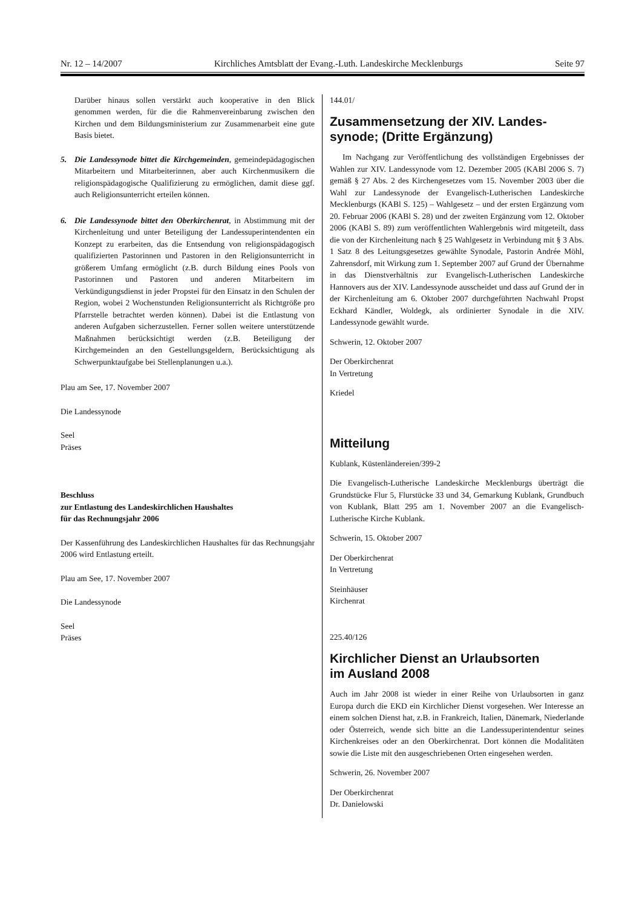Nr. 12 – 14/2007 Kirchliches Amtsblatt der Evang.-Luth. Landeskirche Mecklenburgs Seite 97
Darüber hinaus sollen verstärkt auch kooperative in den Blick genommen werden, für die die Rahmenvereinbarung zwischen den Kirchen und dem Bildungsministerium zur Zusammenarbeit eine gute Basis bietet.
5. Die Landessynode bittet die Kirchgemeinden, gemeindepädagogischen Mitarbeitern und Mitarbeiterinnen, aber auch Kirchenmusikern die religionspädagogische Qualifizierung zu ermöglichen, damit diese ggf. auch Religionsunterricht erteilen können.
6. Die Landessynode bittet den Oberkirchenrat, in Abstimmung mit der Kirchenleitung und unter Beteiligung der Landessuperintendenten ein Konzept zu erarbeiten, das die Entsendung von religionspädagogisch qualifizierten Pastorinnen und Pastoren in den Religionsunterricht in größerem Umfang ermöglicht (z.B. durch Bildung eines Pools von Pastorinnen und Pastoren und anderen Mitarbeitern im Verkündigungsdienst in jeder Propstei für den Einsatz in den Schulen der Region, wobei 2 Wochenstunden Religionsunterricht als Richtgröße pro Pfarrstelle betrachtet werden können). Dabei ist die Entlastung von anderen Aufgaben sicherzustellen. Ferner sollen weitere unterstützende Maßnahmen berücksichtigt werden (z.B. Beteiligung der Kirchgemeinden an den Gestellungsgeldern, Berücksichtigung als Schwerpunktaufgabe bei Stellenplanungen u.a.).
Plau am See, 17. November 2007
Die Landessynode
Seel
Präses
Beschluss
zur Entlastung des Landeskirchlichen Haushaltes
für das Rechnungsjahr 2006
Der Kassenführung des Landeskirchlichen Haushaltes für das Rechnungsjahr 2006 wird Entlastung erteilt.
Plau am See, 17. November 2007
Die Landessynode
Seel
Präses
144.01/
Zusammensetzung der XIV. Landes-
synode; (Dritte Ergänzung)
Im Nachgang zur Veröffentlichung des vollständigen Ergebnisses der Wahlen zur XIV. Landessynode vom 12. Dezember 2005 (KABl 2006 S. 7) gemäß § 27 Abs. 2 des Kirchengesetzes vom 15. November 2003 über die Wahl zur Landessynode der Evangelisch-Lutherischen Landeskirche Mecklenburgs (KABl S. 125) – Wahlgesetz – und der ersten Ergänzung vom 20. Februar 2006 (KABl S. 28) und der zweiten Ergänzung vom 12. Oktober 2006 (KABl S. 89) zum veröffentlichten Wahlergebnis wird mitgeteilt, dass die von der Kirchenleitung nach § 25 Wahlgesetz in Verbindung mit § 3 Abs. 1 Satz 8 des Leitungsgesetzes gewählte Synodale, Pastorin Andrée Möhl, Zahrensdorf, mit Wirkung zum 1. September 2007 auf Grund der Übernahme in das Dienstverhältnis zur Evangelisch-Lutherischen Landeskirche Hannovers aus der XIV. Landessynode ausscheidet und dass auf Grund der in der Kirchenleitung am 6. Oktober 2007 durchgeführten Nachwahl Propst Eckhard Kändler, Woldegk, als ordinierter Synodale in die XIV. Landessynode gewählt wurde.
Schwerin, 12. Oktober 2007
Der Oberkirchenrat
In Vertretung
Kriedel
Mitteilung
Kublank, Küstenländereien/399-2
Die Evangelisch-Lutherische Landeskirche Mecklenburgs überträgt die Grundstücke Flur 5, Flurstücke 33 und 34, Gemarkung Kublank, Grundbuch von Kublank, Blatt 295 am 1. November 2007 an die Evangelisch-Lutherische Kirche Kublank.
Schwerin, 15. Oktober 2007
Der Oberkirchenrat
In Vertretung
Steinhäuser
Kirchenrat
225.40/126
Kirchlicher Dienst an Urlaubsorten
im Ausland 2008
Auch im Jahr 2008 ist wieder in einer Reihe von Urlaubsorten in ganz Europa durch die EKD ein Kirchlicher Dienst vorgesehen. Wer Interesse an einem solchen Dienst hat, z.B. in Frankreich, Italien, Dänemark, Niederlande oder Österreich, wende sich bitte an die Landessuperintendentur seines Kirchenkreises oder an den Oberkirchenrat. Dort können die Modalitäten sowie die Liste mit den ausgeschriebenen Orten eingesehen werden.
Schwerin, 26. November 2007
Der Oberkirchenrat
Dr. Danielowski